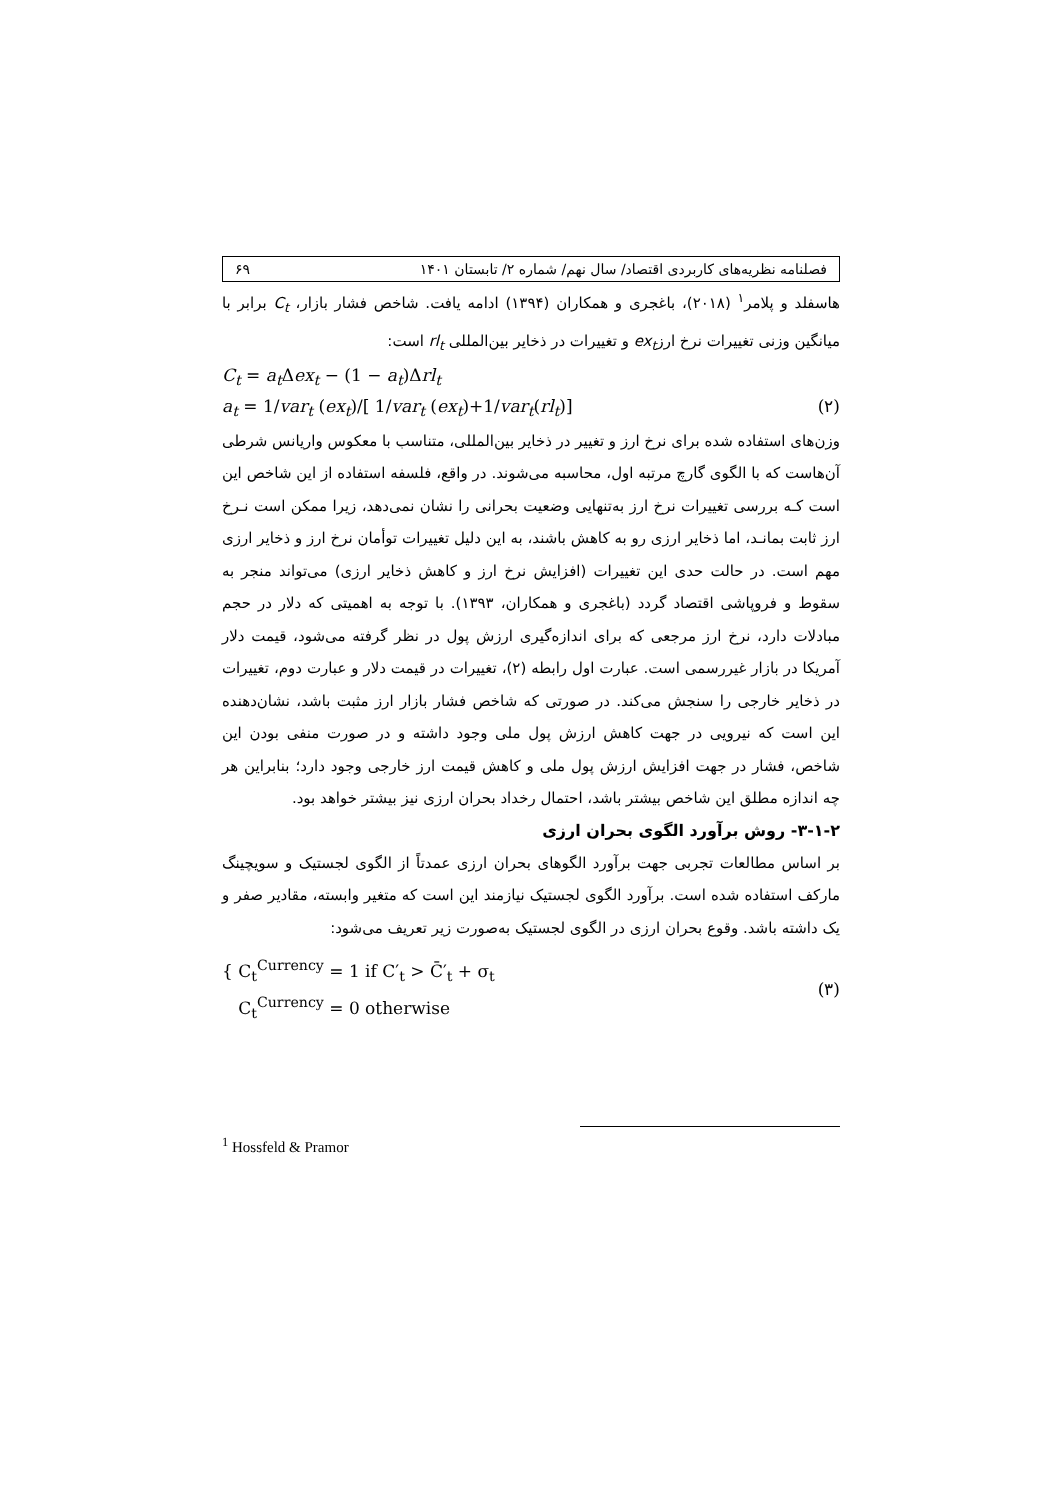فصلنامه نظریه‌های کاربردی اقتصاد/ سال نهم/ شماره ۲/ تابستان ۱۴۰۱ ۶۹
هاسفلد و پلامر<sup>۱</sup> (۲۰۱۸)، باغجری و همکاران (۱۳۹۴) ادامه یافت. شاخص فشار بازار، C<sub>t</sub> برابر با میانگین وزنی تغییرات نرخ ارزex<sub>t</sub> و تغییرات در ذخایر بین‌المللی rl<sub>t</sub> است:
C<sub>t</sub> = a<sub>t</sub> Δex<sub>t</sub> − (1 − a<sub>t</sub>)Δrl<sub>t</sub>
a<sub>t</sub> = 1/var<sub>t</sub> (ex<sub>t</sub>)/[ 1/var<sub>t</sub> (ex<sub>t</sub>)+1/var<sub>t</sub>(rl<sub>t</sub>)] (۲)
وزن‌های استفاده شده برای نرخ ارز و تغییر در ذخایر بین‌المللی، متناسب با معکوس واریانس شرطی آن‌هاست که با الگوی گارچ مرتبه اول، محاسبه می‌شوند. در واقع، فلسفه استفاده از این شاخص این است کـه بررسی تغییرات نرخ ارز به‌تنهایی وضعیت بحرانی را نشان نمی‌دهد، زیرا ممکن است نـرخ ارز ثابت بمانـد، اما ذخایر ارزی رو به کاهش باشند، به این دلیل تغییرات توأمان نرخ ارز و ذخایر ارزی مهم است. در حالت حدی این تغییرات (افزایش نرخ ارز و کاهش ذخایر ارزی) می‌تواند منجر به سقوط و فروپاشی اقتصاد گردد (باغجری و همکاران، ۱۳۹۳). با توجه به اهمیتی که دلار در حجم مبادلات دارد، نرخ ارز مرجعی که برای اندازه‌گیری ارزش پول در نظر گرفته می‌شود، قیمت دلار آمریکا در بازار غیررسمی است. عبارت اول رابطه (۲)، تغییرات در قیمت دلار و عبارت دوم، تغییرات در ذخایر خارجی را سنجش می‌کند. در صورتی که شاخص فشار بازار ارز مثبت باشد، نشان‌دهنده این است که نیرویی در جهت کاهش ارزش پول ملی وجود داشته و در صورت منفی بودن این شاخص، فشار در جهت افزایش ارزش پول ملی و کاهش قیمت ارز خارجی وجود دارد؛ بنابراین هر چه اندازه مطلق این شاخص بیشتر باشد، احتمال رخداد بحران ارزی نیز بیشتر خواهد بود.
۳-۱-۲- روش برآورد الگوی بحران ارزی
بر اساس مطالعات تجربی جهت برآورد الگوهای بحران ارزی عمدتاً از الگوی لجستیک و سویچینگ مارکف استفاده شده است. برآورد الگوی لجستیک نیازمند این است که متغیر وابسته، مقادیر صفر و یک داشته باشد. وقوع بحران ارزی در الگوی لجستیک به‌صورت زیر تعریف می‌شود:
{ C<sub>t</sub><sup>Currency</sup> = 1 if C′<sub>t</sub> > C̄′<sub>t</sub> + σ<sub>t</sub>
C<sub>t</sub><sup>Currency</sup> = 0 otherwise (۳)
<sup>1</sup> Hossfeld & Pramor